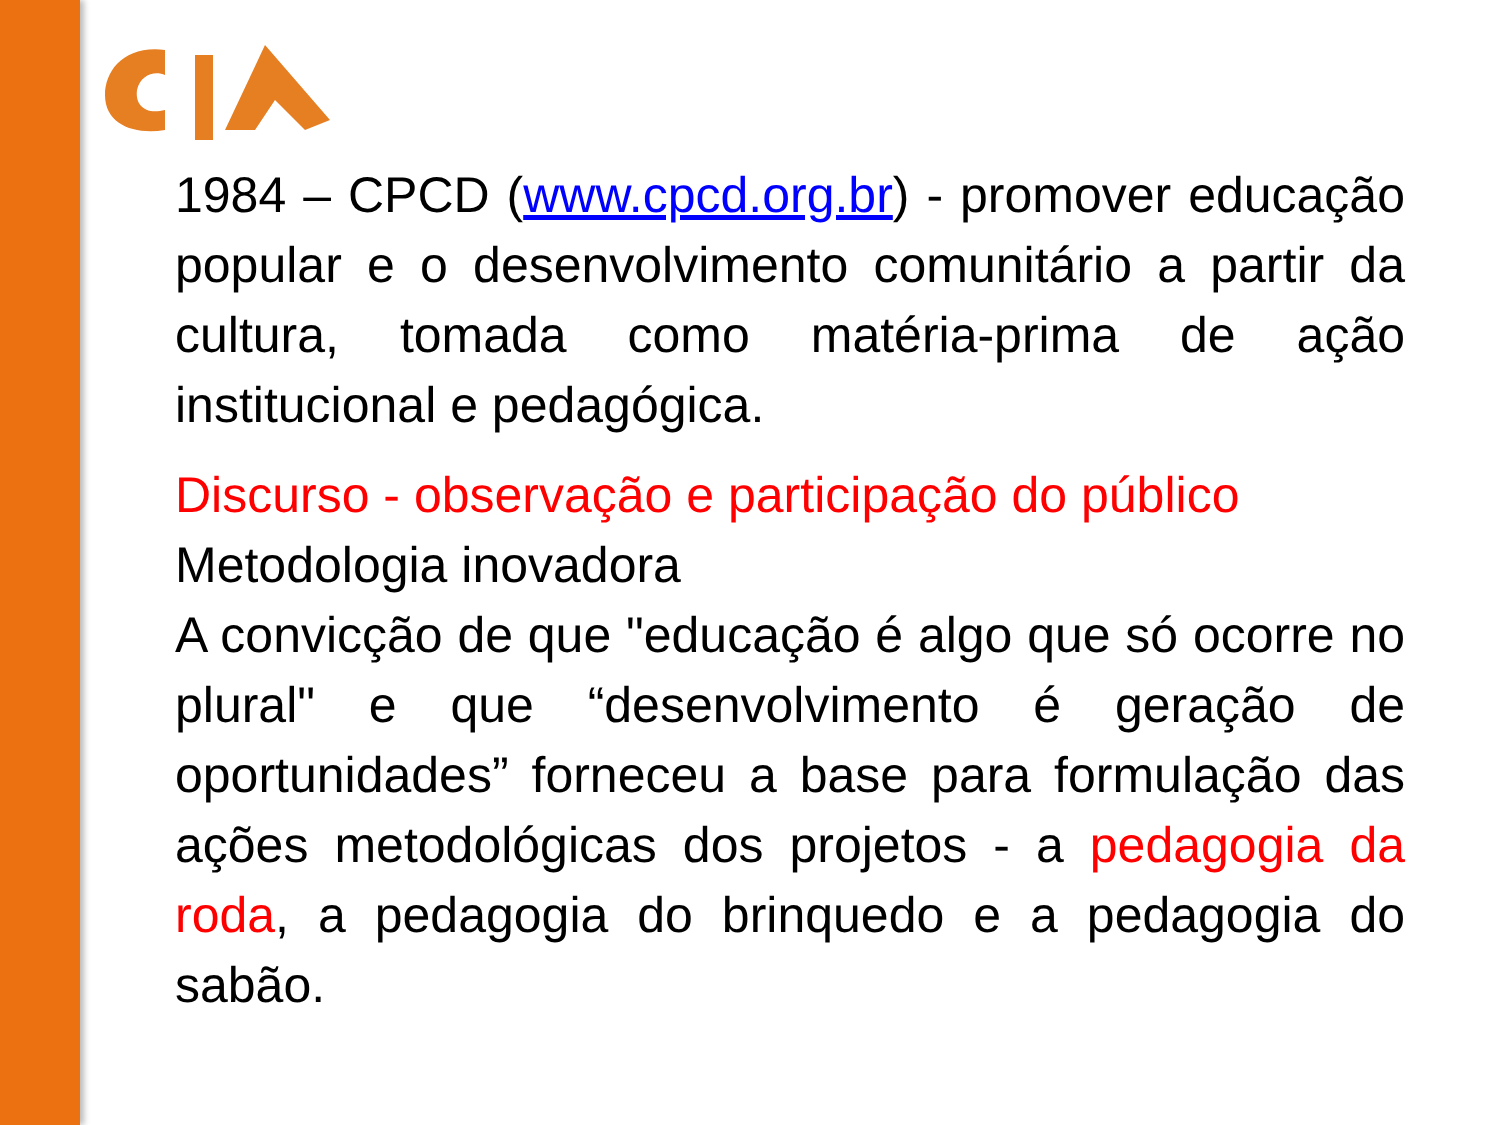1984 – CPCD (www.cpcd.org.br) - promover educação popular e o desenvolvimento comunitário a partir da cultura, tomada como matéria-prima de ação institucional e pedagógica.
Discurso - observação e participação do público
Metodologia inovadora
A convicção de que "educação é algo que só ocorre no plural" e que “desenvolvimento é geração de oportunidades” forneceu a base para formulação das ações metodológicas dos projetos - a pedagogia da roda, a pedagogia do brinquedo e a pedagogia do sabão.